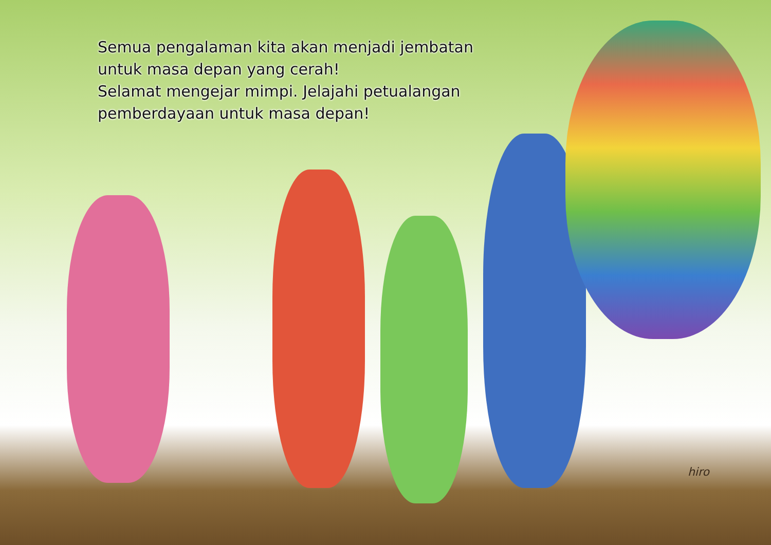Semua pengalaman kita akan menjadi jembatan
untuk masa depan yang cerah!
Selamat mengejar mimpi. Jelajahi petualangan
pemberdayaan untuk masa depan!
hiro